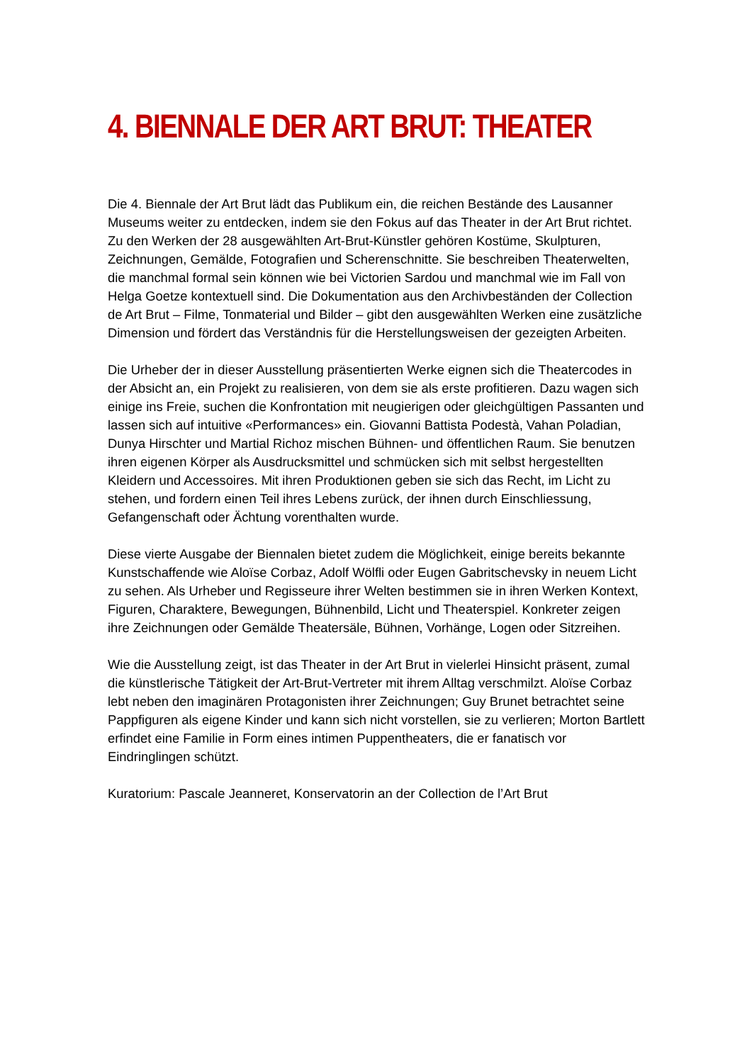4. BIENNALE DER ART BRUT: THEATER
Die 4. Biennale der Art Brut lädt das Publikum ein, die reichen Bestände des Lausanner Museums weiter zu entdecken, indem sie den Fokus auf das Theater in der Art Brut richtet. Zu den Werken der 28 ausgewählten Art-Brut-Künstler gehören Kostüme, Skulpturen, Zeichnungen, Gemälde, Fotografien und Scherenschnitte. Sie beschreiben Theaterwelten, die manchmal formal sein können wie bei Victorien Sardou und manchmal wie im Fall von Helga Goetze kontextuell sind. Die Dokumentation aus den Archivbeständen der Collection de Art Brut – Filme, Tonmaterial und Bilder – gibt den ausgewählten Werken eine zusätzliche Dimension und fördert das Verständnis für die Herstellungsweisen der gezeigten Arbeiten.
Die Urheber der in dieser Ausstellung präsentierten Werke eignen sich die Theatercodes in der Absicht an, ein Projekt zu realisieren, von dem sie als erste profitieren. Dazu wagen sich einige ins Freie, suchen die Konfrontation mit neugierigen oder gleichgültigen Passanten und lassen sich auf intuitive «Performances» ein. Giovanni Battista Podestà, Vahan Poladian, Dunya Hirschter und Martial Richoz mischen Bühnen- und öffentlichen Raum. Sie benutzen ihren eigenen Körper als Ausdrucksmittel und schmücken sich mit selbst hergestellten Kleidern und Accessoires. Mit ihren Produktionen geben sie sich das Recht, im Licht zu stehen, und fordern einen Teil ihres Lebens zurück, der ihnen durch Einschliessung, Gefangenschaft oder Ächtung vorenthalten wurde.
Diese vierte Ausgabe der Biennalen bietet zudem die Möglichkeit, einige bereits bekannte Kunstschaffende wie Aloïse Corbaz, Adolf Wölfli oder Eugen Gabritschevsky in neuem Licht zu sehen. Als Urheber und Regisseure ihrer Welten bestimmen sie in ihren Werken Kontext, Figuren, Charaktere, Bewegungen, Bühnenbild, Licht und Theaterspiel. Konkreter zeigen ihre Zeichnungen oder Gemälde Theatersäle, Bühnen, Vorhänge, Logen oder Sitzreihen.
Wie die Ausstellung zeigt, ist das Theater in der Art Brut in vielerlei Hinsicht präsent, zumal die künstlerische Tätigkeit der Art-Brut-Vertreter mit ihrem Alltag verschmilzt. Aloïse Corbaz lebt neben den imaginären Protagonisten ihrer Zeichnungen; Guy Brunet betrachtet seine Pappfiguren als eigene Kinder und kann sich nicht vorstellen, sie zu verlieren; Morton Bartlett erfindet eine Familie in Form eines intimen Puppentheaters, die er fanatisch vor Eindringlingen schützt.
Kuratorium: Pascale Jeanneret, Konservatorin an der Collection de l’Art Brut